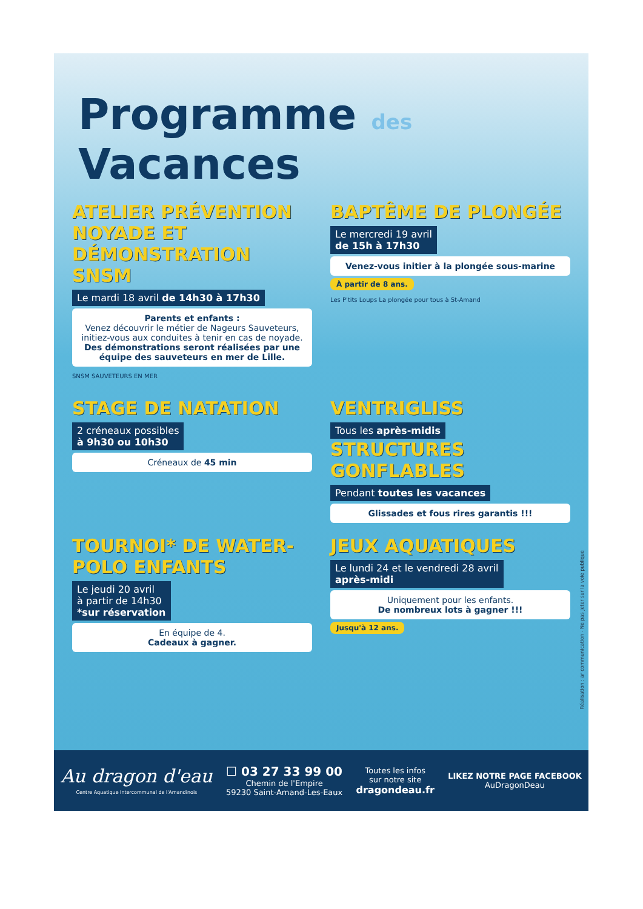Programme des Vacances
ATELIER PRÉVENTION NOYADE ET DÉMONSTRATION SNSM
Le mardi 18 avril de 14h30 à 17h30
Parents et enfants :
Venez découvrir le métier de Nageurs Sauveteurs, initiez-vous aux conduites à tenir en cas de noyade.
Des démonstrations seront réalisées par une équipe des sauveteurs en mer de Lille.
SNSM SAUVETEURS EN MER
BAPTÊME DE PLONGÉE
Le mercredi 19 avril
de 15h à 17h30
Venez-vous initier à la plongée sous-marine
À partir de 8 ans.
Les P'tits Loups La plongée pour tous à St-Amand
STAGE DE NATATION
2 créneaux possibles
à 9h30 ou 10h30
Créneaux de 45 min
VENTRIGLISS
Tous les après-midis
STRUCTURES GONFLABLES
Pendant toutes les vacances
Glissades et fous rires garantis !!!
TOURNOI* DE WATER-POLO ENFANTS
Le jeudi 20 avril
à partir de 14h30
*sur réservation
En équipe de 4.
Cadeaux à gagner.
JEUX AQUATIQUES
Le lundi 24 et le vendredi 28 avril
après-midi
Uniquement pour les enfants.
De nombreux lots à gagner !!!
Jusqu'à 12 ans.
Réalisation : ar communication - Ne pas jeter sur la voie publique
Au dragon d'eau
Centre Aquatique Intercommunal de l'Amandinois
☐ 03 27 33 99 00
Chemin de l'Empire
59230 Saint-Amand-Les-Eaux
Toutes les infos
sur notre site
dragondeau.fr
LIKEZ NOTRE PAGE FACEBOOK
AuDragonDeau